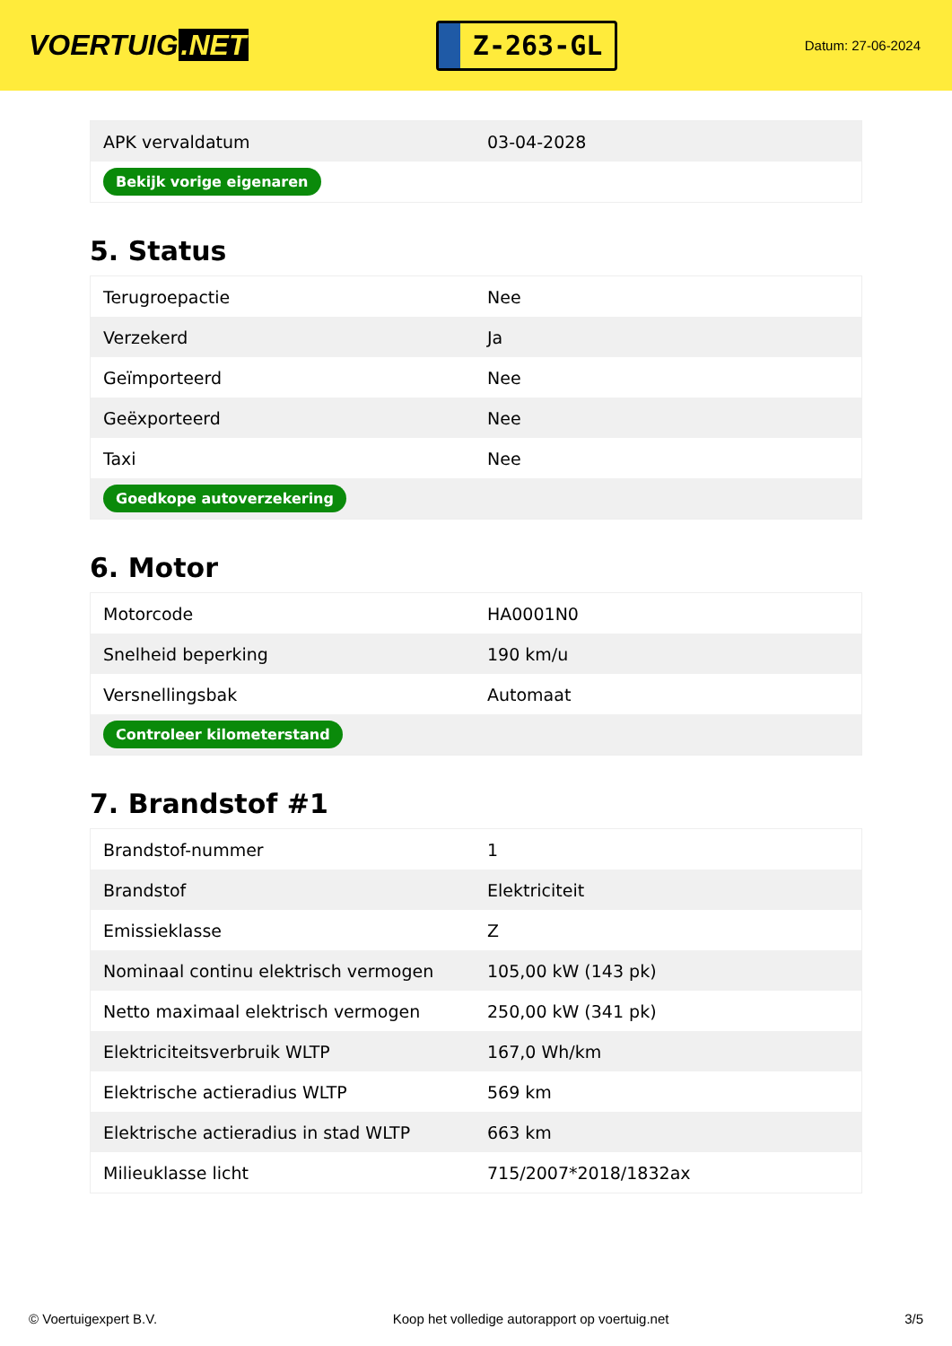VOERTUIG.NET
Z-263-GL
Datum: 27-06-2024
| APK vervaldatum | 03-04-2028 |
| Bekijk vorige eigenaren | |
5. Status
| Terugroepactie | Nee |
| Verzekerd | Ja |
| Geïmporteerd | Nee |
| Geëxporteerd | Nee |
| Taxi | Nee |
| Goedkope autoverzekering | |
6. Motor
| Motorcode | HA0001N0 |
| Snelheid beperking | 190 km/u |
| Versnellingsbak | Automaat |
| Controleer kilometerstand | |
7. Brandstof #1
| Brandstof-nummer | 1 |
| Brandstof | Elektriciteit |
| Emissieklasse | Z |
| Nominaal continu elektrisch vermogen | 105,00 kW (143 pk) |
| Netto maximaal elektrisch vermogen | 250,00 kW (341 pk) |
| Elektriciteitsverbruik WLTP | 167,0 Wh/km |
| Elektrische actieradius WLTP | 569 km |
| Elektrische actieradius in stad WLTP | 663 km |
| Milieuklasse licht | 715/2007*2018/1832ax |
© Voertuigexpert B.V. Koop het volledige autorapport op voertuig.net 3/5